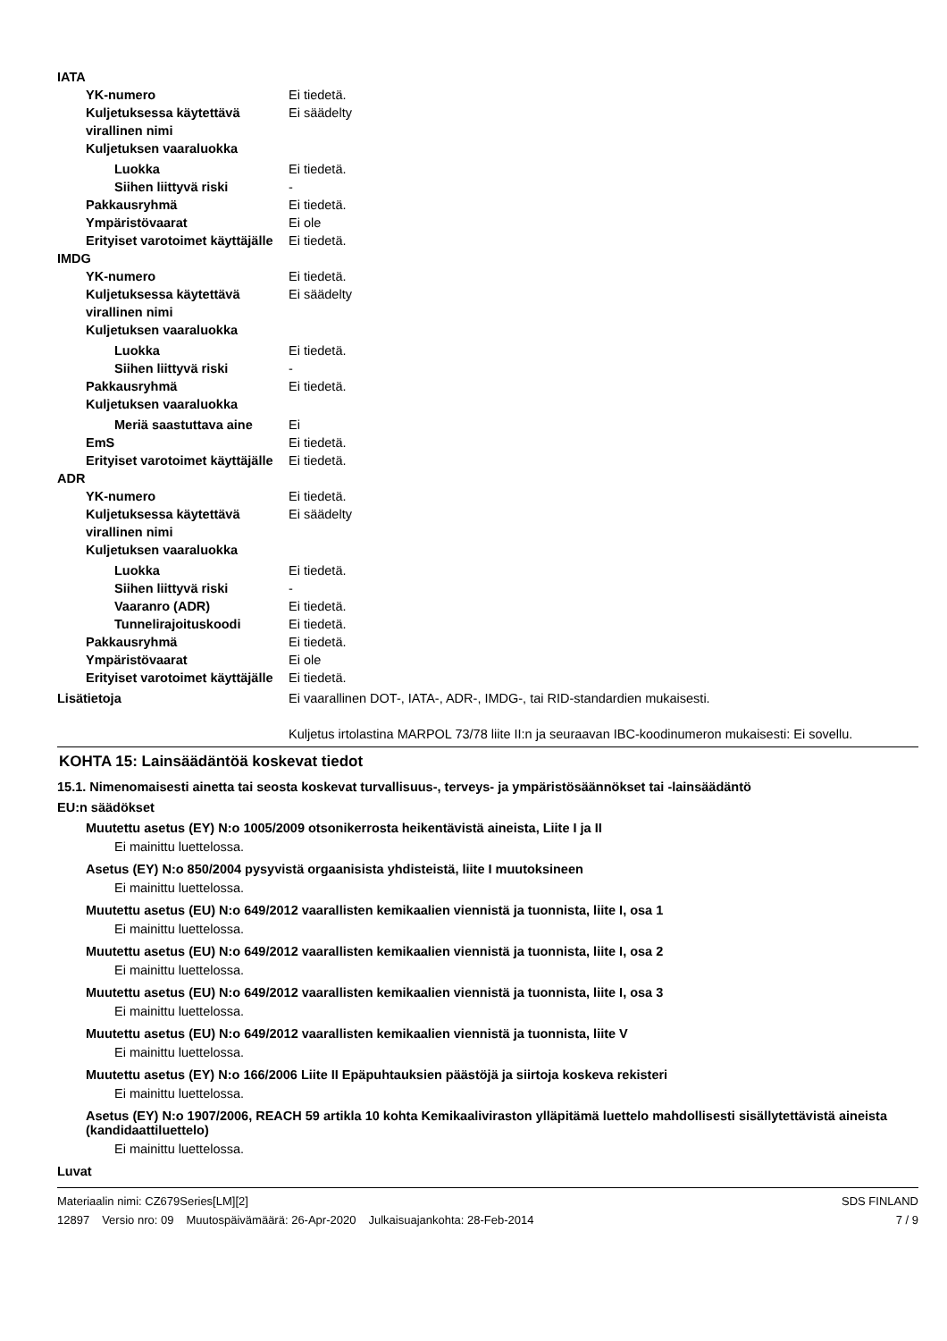IATA
YK-numero Ei tiedetä.
Kuljetuksessa käytettävä virallinen nimi
Ei säädelty
Kuljetuksen vaaraluokka
Luokka Ei tiedetä.
Siihen liittyvä riski -
Pakkausryhmä Ei tiedetä.
Ympäristövaarat Ei ole
Erityiset varotoimet käyttäjälle
Ei tiedetä.
IMDG
YK-numero Ei tiedetä.
Kuljetuksessa käytettävä virallinen nimi
Ei säädelty
Kuljetuksen vaaraluokka
Luokka Ei tiedetä.
Siihen liittyvä riski -
Pakkausryhmä Ei tiedetä.
Kuljetuksen vaaraluokka
Meriä saastuttava aine Ei
EmS Ei tiedetä.
Erityiset varotoimet käyttäjälle
Ei tiedetä.
ADR
YK-numero Ei tiedetä.
Kuljetuksessa käytettävä virallinen nimi
Ei säädelty
Kuljetuksen vaaraluokka
Luokka Ei tiedetä.
Siihen liittyvä riski -
Vaaranro (ADR) Ei tiedetä.
Tunnelirajoituskoodi Ei tiedetä.
Pakkausryhmä Ei tiedetä.
Ympäristövaarat Ei ole
Erityiset varotoimet käyttäjälle
Ei tiedetä.
Lisätietoja Ei vaarallinen DOT-, IATA-, ADR-, IMDG-, tai RID-standardien mukaisesti.
Kuljetus irtolastina MARPOL 73/78 liite II:n ja seuraavan IBC-koodinumeron mukaisesti: Ei sovellu.
KOHTA 15: Lainsäädäntöä koskevat tiedot
15.1. Nimenomaisesti ainetta tai seosta koskevat turvallisuus-, terveys- ja ympäristösäännökset tai -lainsäädäntö
EU:n säädökset
Muutettu asetus (EY) N:o 1005/2009 otsonikerrosta heikentävistä aineista, Liite I ja II
Ei mainittu luettelossa.
Asetus (EY) N:o 850/2004 pysyvistä orgaanisista yhdisteistä, liite I muutoksineen
Ei mainittu luettelossa.
Muutettu asetus (EU) N:o 649/2012 vaarallisten kemikaalien viennistä ja tuonnista, liite I, osa 1
Ei mainittu luettelossa.
Muutettu asetus (EU) N:o 649/2012 vaarallisten kemikaalien viennistä ja tuonnista, liite I, osa 2
Ei mainittu luettelossa.
Muutettu asetus (EU) N:o 649/2012 vaarallisten kemikaalien viennistä ja tuonnista, liite I, osa 3
Ei mainittu luettelossa.
Muutettu asetus (EU) N:o 649/2012 vaarallisten kemikaalien viennistä ja tuonnista, liite V
Ei mainittu luettelossa.
Muutettu asetus (EY) N:o 166/2006 Liite II Epäpuhtauksien päästöjä ja siirtoja koskeva rekisteri
Ei mainittu luettelossa.
Asetus (EY) N:o 1907/2006, REACH 59 artikla 10 kohta Kemikaaliviraston ylläpitämä luettelo mahdollisesti sisällytettävistä aineista (kandidaattiluettelo)
Ei mainittu luettelossa.
Luvat
Materiaalin nimi: CZ679Series[LM][2]
12897 Versio nro: 09 Muutospäivämäärä: 26-Apr-2020 Julkaisuajankohta: 28-Feb-2014
SDS FINLAND
7 / 9